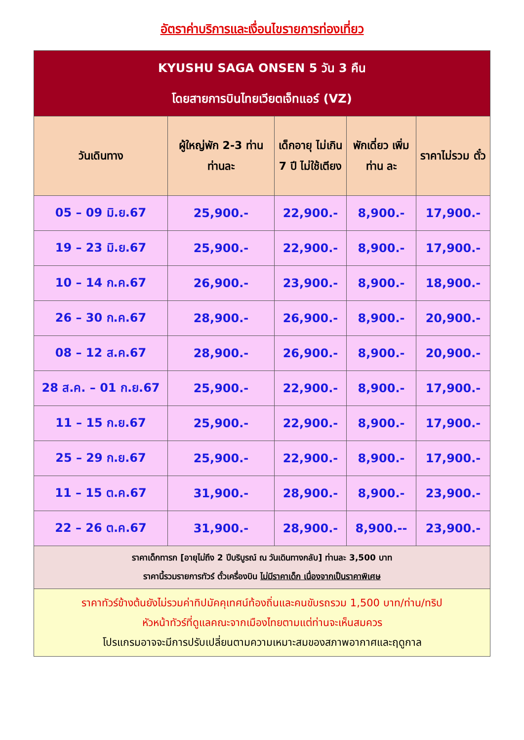อัตราค่าบริการและเงื่อนไขรายการท่องเที่ยว
| KYUSHU SAGA ONSEN 5 วัน 3 คืน โดยสายการบินไทยเวียตเจ็ทแอร์ (VZ) | | | | |
| วันเดินทาง | ผู้ใหญ่พัก 2-3 ท่าน ท่านละ | เด็กอายุ ไม่เกิน 7 ปี ไม่ใช้เตียง | พักเดี่ยว เพิ่มท่าน ละ | ราคาไม่รวม ตั๋ว |
| 05 – 09 มิ.ย.67 | 25,900.- | 22,900.- | 8,900.- | 17,900.- |
| 19 – 23 มิ.ย.67 | 25,900.- | 22,900.- | 8,900.- | 17,900.- |
| 10 – 14 ก.ค.67 | 26,900.- | 23,900.- | 8,900.- | 18,900.- |
| 26 – 30 ก.ค.67 | 28,900.- | 26,900.- | 8,900.- | 20,900.- |
| 08 – 12 ส.ค.67 | 28,900.- | 26,900.- | 8,900.- | 20,900.- |
| 28 ส.ค. – 01 ก.ย.67 | 25,900.- | 22,900.- | 8,900.- | 17,900.- |
| 11 – 15 ก.ย.67 | 25,900.- | 22,900.- | 8,900.- | 17,900.- |
| 25 – 29 ก.ย.67 | 25,900.- | 22,900.- | 8,900.- | 17,900.- |
| 11 – 15 ต.ค.67 | 31,900.- | 28,900.- | 8,900.- | 23,900.- |
| 22 – 26 ต.ค.67 | 31,900.- | 28,900.- | 8,900.-- | 23,900.- |
| ราคาเด็กทารก [อายุไม่ถึง 2 ปีบริบูรณ์ ณ วันเดินทางกลับ] ท่านละ 3,500 บาท ราคานี้รวมรายการทัวร์ ตั๋วเครื่องบิน ไม่มีราคาเด็ก เนื่องจากเป็นราคาพิเศษ | | | | |
| ราคาทัวร์ข้างต้นยังไม่รวมค่าทิปมัคคุเทศน์ท้องถิ่นและคนขับรถรวม 1,500 บาท/ท่าน/ทริป หัวหน้าทัวร์ที่ดูแลคณะจากเมืองไทยตามแต่ท่านจะเห็นสมควร โปรแกรมอาจจะมีการปรับเปลี่ยนตามความเหมาะสมของสภาพอากาศและฤดูกาล | | | | |